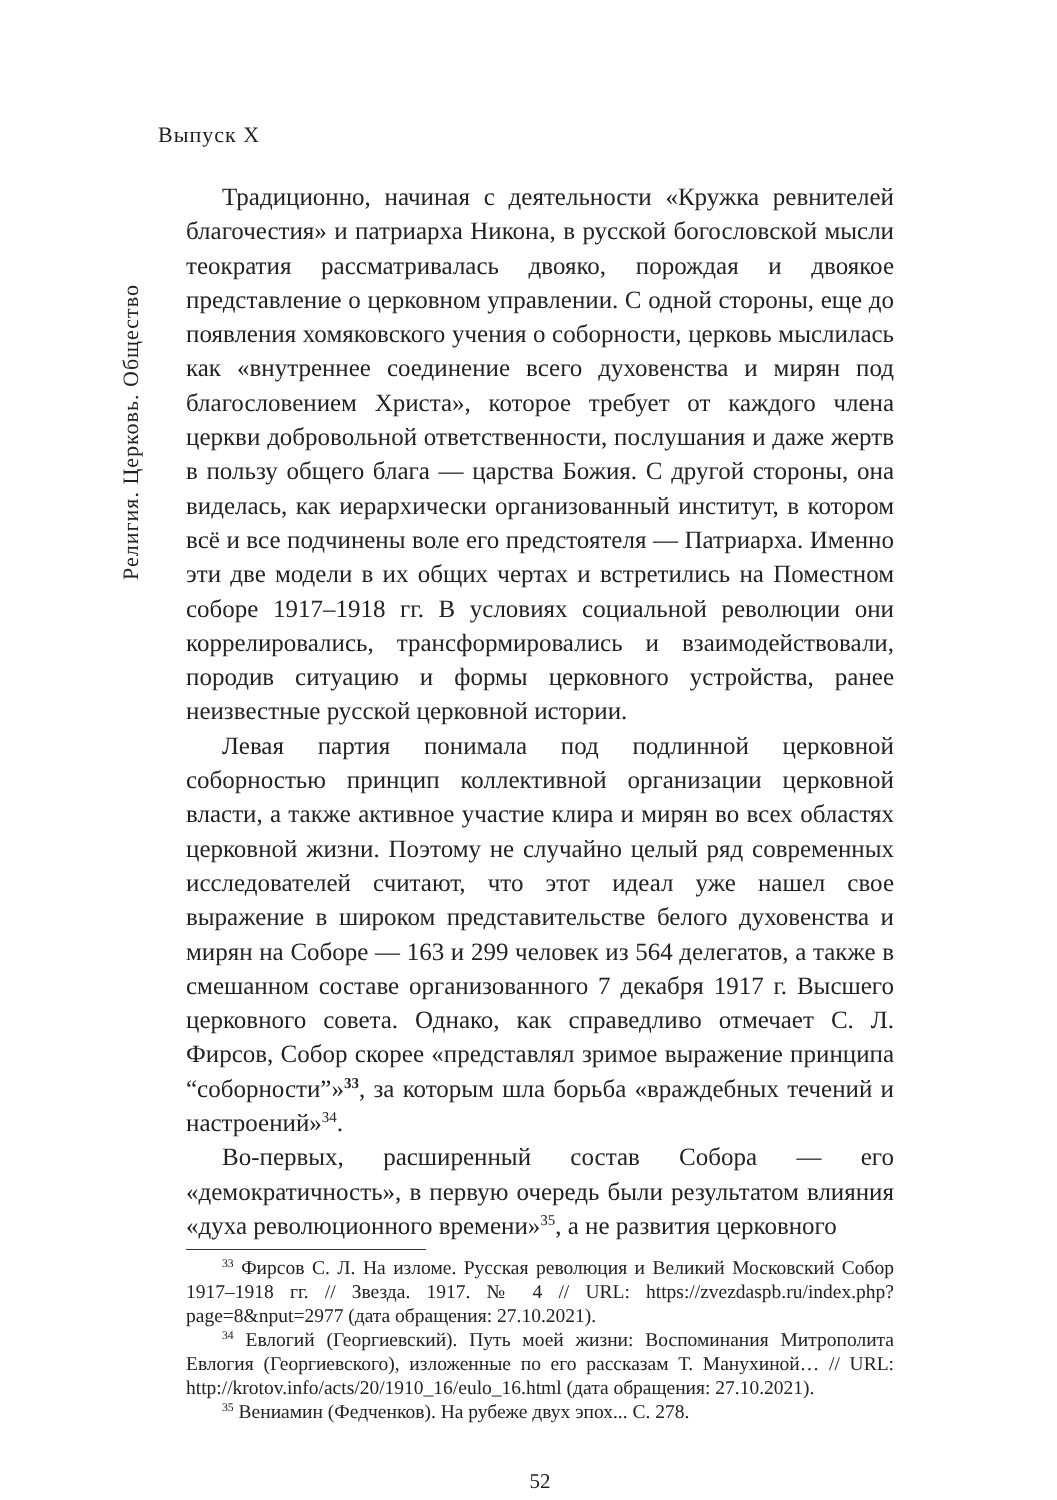Выпуск X
Религия. Церковь. Общество
Традиционно, начиная с деятельности «Кружка ревнителей благочестия» и патриарха Никона, в русской богословской мысли теократия рассматривалась двояко, порождая и двоякое представление о церковном управлении. С одной стороны, еще до появления хомяковского учения о соборности, церковь мыслилась как «внутреннее соединение всего духовенства и мирян под благословением Христа», которое требует от каждого члена церкви добровольной ответственности, послушания и даже жертв в пользу общего блага — царства Божия. С другой стороны, она виделась, как иерархически организованный институт, в котором всё и все подчинены воле его предстоятеля — Патриарха. Именно эти две модели в их общих чертах и встретились на Поместном соборе 1917–1918 гг. В условиях социальной революции они коррелировались, трансформировались и взаимодействовали, породив ситуацию и формы церковного устройства, ранее неизвестные русской церковной истории.
Левая партия понимала под подлинной церковной соборностью принцип коллективной организации церковной власти, а также активное участие клира и мирян во всех областях церковной жизни. Поэтому не случайно целый ряд современных исследователей считают, что этот идеал уже нашел свое выражение в широком представительстве белого духовенства и мирян на Соборе — 163 и 299 человек из 564 делегатов, а также в смешанном составе организованного 7 декабря 1917 г. Высшего церковного совета. Однако, как справедливо отмечает С. Л. Фирсов, Собор скорее «представлял зримое выражение принципа “соборности”»<sup>33</sup>, за которым шла борьба «враждебных течений и настроений»<sup>34</sup>.
Во-первых, расширенный состав Собора — его «демократичность», в первую очередь были результатом влияния «духа революционного времени»<sup>35</sup>, а не развития церковного
<sup>33</sup> Фирсов С. Л. На изломе. Русская революция и Великий Московский Собор 1917–1918 гг. // Звезда. 1917. № 4 // URL: https://zvezdaspb.ru/index.php?page=8&nput=2977 (дата обращения: 27.10.2021).
<sup>34</sup> Евлогий (Георгиевский). Путь моей жизни: Воспоминания Митрополита Евлогия (Георгиевского), изложенные по его рассказам Т. Манухиной… // URL: http://krotov.info/acts/20/1910_16/eulo_16.html (дата обращения: 27.10.2021).
<sup>35</sup> Вениамин (Федченков). На рубеже двух эпох... С. 278.
52